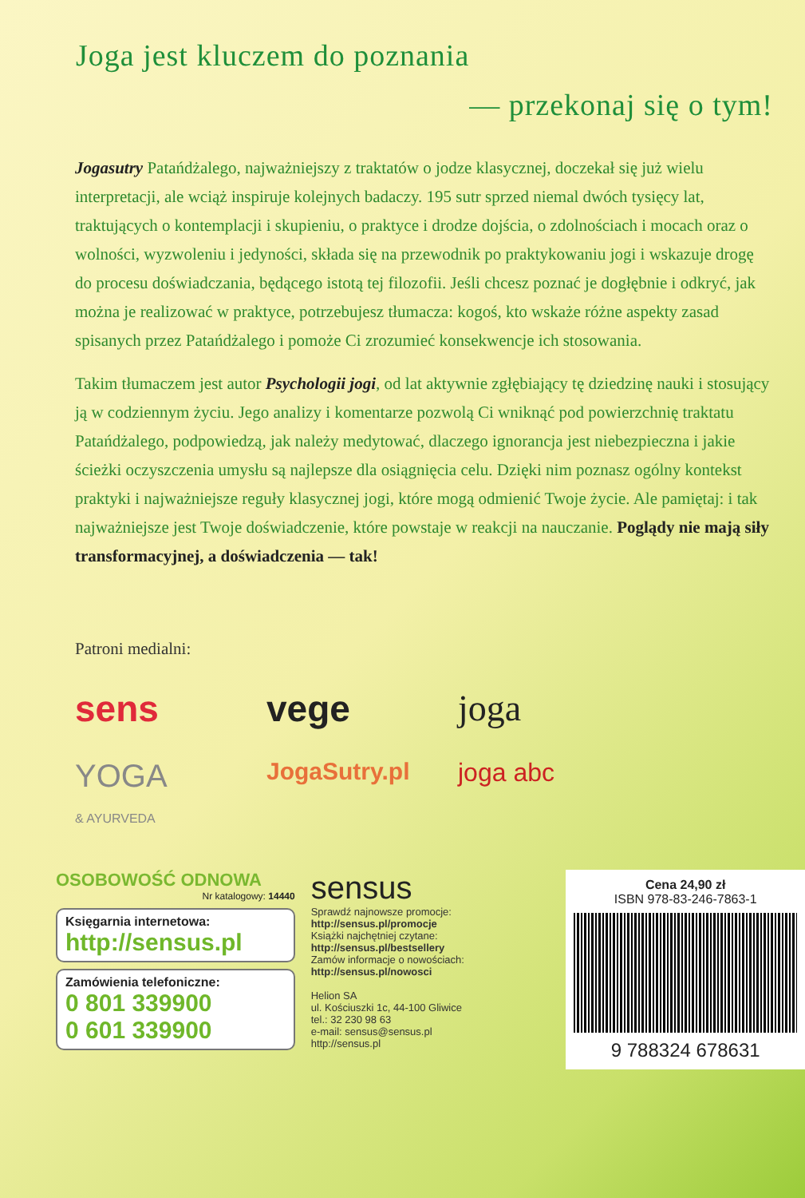Joga jest kluczem do poznania
— przekonaj się o tym!
Jogasutry Patańdżalego, najważniejszy z traktatów o jodze klasycznej, doczekał się już wielu interpretacji, ale wciąż inspiruje kolejnych badaczy. 195 sutr sprzed niemal dwóch tysięcy lat, traktujących o kontemplacji i skupieniu, o praktyce i drodze dojścia, o zdolnościach i mocach oraz o wolności, wyzwoleniu i jedyności, składa się na przewodnik po praktykowaniu jogi i wskazuje drogę do procesu doświadczania, będącego istotą tej filozofii. Jeśli chcesz poznać je dogłębnie i odkryć, jak można je realizować w praktyce, potrzebujesz tłumacza: kogoś, kto wskaże różne aspekty zasad spisanych przez Patańdżalego i pomoże Ci zrozumieć konsekwencje ich stosowania.
Takim tłumaczem jest autor Psychologii jogi, od lat aktywnie zgłębiający tę dziedzinę nauki i stosujący ją w codziennym życiu. Jego analizy i komentarze pozwolą Ci wniknąć pod powierzchnię traktatu Patańdżalego, podpowiedzą, jak należy medytować, dlaczego ignorancja jest niebezpieczna i jakie ścieżki oczyszczenia umysłu są najlepsze dla osiągnięcia celu. Dzięki nim poznasz ogólny kontekst praktyki i najważniejsze reguły klasycznej jogi, które mogą odmienić Twoje życie. Ale pamiętaj: i tak najważniejsze jest Twoje doświadczenie, które powstaje w reakcji na nauczanie. Poglądy nie mają siły transformacyjnej, a doświadczenia — tak!
Patroni medialni:
sens
vege
joga
YOGA
& AYURVEDA
JogaSutry.pl
joga abc
OSOBOWOŚĆ ODNOWA
Nr katalogowy: 14440
Księgarnia internetowa:
http://sensus.pl
Zamówienia telefoniczne:
0 801 339900
0 601 339900
sensus
Sprawdź najnowsze promocje:
http://sensus.pl/promocje
Książki najchętniej czytane:
http://sensus.pl/bestsellery
Zamów informacje o nowościach:
http://sensus.pl/nowosci
Helion SA
ul. Kościuszki 1c, 44-100 Gliwice
tel.: 32 230 98 63
e-mail: sensus@sensus.pl
http://sensus.pl
Cena 24,90 zł
ISBN 978-83-246-7863-1
9 788324 678631